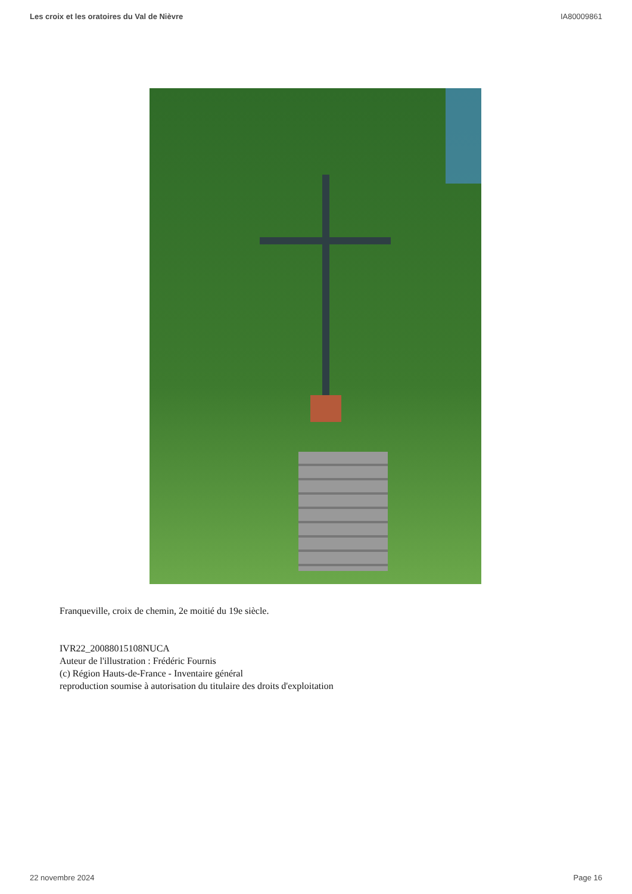Les croix et les oratoires du Val de Nièvre IA80009861
Franqueville, croix de chemin, 2e moitié du 19e siècle.
IVR22_20088015108NUCA
Auteur de l'illustration : Frédéric Fournis
(c) Région Hauts-de-France - Inventaire général
reproduction soumise à autorisation du titulaire des droits d'exploitation
22 novembre 2024 Page 16